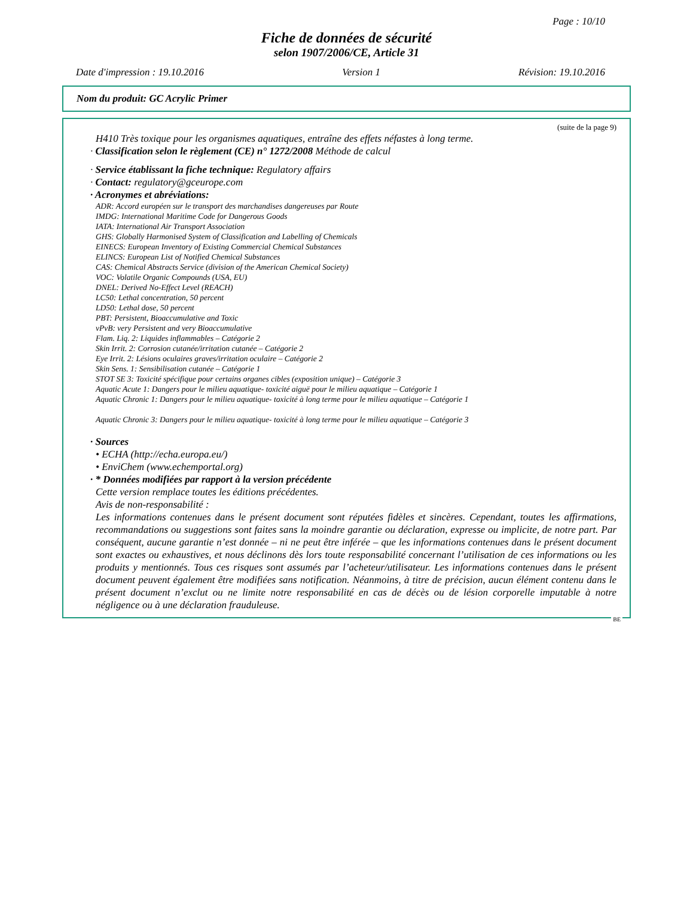Page : 10/10
Fiche de données de sécurité
selon 1907/2006/CE, Article 31
Date d'impression : 19.10.2016 Version 1 Révision: 19.10.2016
Nom du produit: GC Acrylic Primer
(suite de la page 9)
H410 Très toxique pour les organismes aquatiques, entraîne des effets néfastes à long terme.
· Classification selon le règlement (CE) n° 1272/2008 Méthode de calcul
· Service établissant la fiche technique: Regulatory affairs
· Contact: regulatory@gceurope.com
· Acronymes et abréviations:
ADR: Accord européen sur le transport des marchandises dangereuses par Route
IMDG: International Maritime Code for Dangerous Goods
IATA: International Air Transport Association
GHS: Globally Harmonised System of Classification and Labelling of Chemicals
EINECS: European Inventory of Existing Commercial Chemical Substances
ELINCS: European List of Notified Chemical Substances
CAS: Chemical Abstracts Service (division of the American Chemical Society)
VOC: Volatile Organic Compounds (USA, EU)
DNEL: Derived No-Effect Level (REACH)
LC50: Lethal concentration, 50 percent
LD50: Lethal dose, 50 percent
PBT: Persistent, Bioaccumulative and Toxic
vPvB: very Persistent and very Bioaccumulative
Flam. Liq. 2: Liquides inflammables – Catégorie 2
Skin Irrit. 2: Corrosion cutanée/irritation cutanée – Catégorie 2
Eye Irrit. 2: Lésions oculaires graves/irritation oculaire – Catégorie 2
Skin Sens. 1: Sensibilisation cutanée – Catégorie 1
STOT SE 3: Toxicité spécifique pour certains organes cibles (exposition unique) – Catégorie 3
Aquatic Acute 1: Dangers pour le milieu aquatique- toxicité aiguë pour le milieu aquatique – Catégorie 1
Aquatic Chronic 1: Dangers pour le milieu aquatique- toxicité à long terme pour le milieu aquatique – Catégorie 1
Aquatic Chronic 3: Dangers pour le milieu aquatique- toxicité à long terme pour le milieu aquatique – Catégorie 3
· Sources
• ECHA (http://echa.europa.eu/)
• EnviChem (www.echemportal.org)
· * Données modifiées par rapport à la version précédente
Cette version remplace toutes les éditions précédentes.
Avis de non-responsabilité :
Les informations contenues dans le présent document sont réputées fidèles et sincères. Cependant, toutes les affirmations, recommandations ou suggestions sont faites sans la moindre garantie ou déclaration, expresse ou implicite, de notre part. Par conséquent, aucune garantie n’est donnée – ni ne peut être inférée – que les informations contenues dans le présent document sont exactes ou exhaustives, et nous déclinons dès lors toute responsabilité concernant l’utilisation de ces informations ou les produits y mentionnés. Tous ces risques sont assumés par l’acheteur/utilisateur. Les informations contenues dans le présent document peuvent également être modifiées sans notification. Néanmoins, à titre de précision, aucun élément contenu dans le présent document n’exclut ou ne limite notre responsabilité en cas de décès ou de lésion corporelle imputable à notre négligence ou à une déclaration frauduleuse.
BE